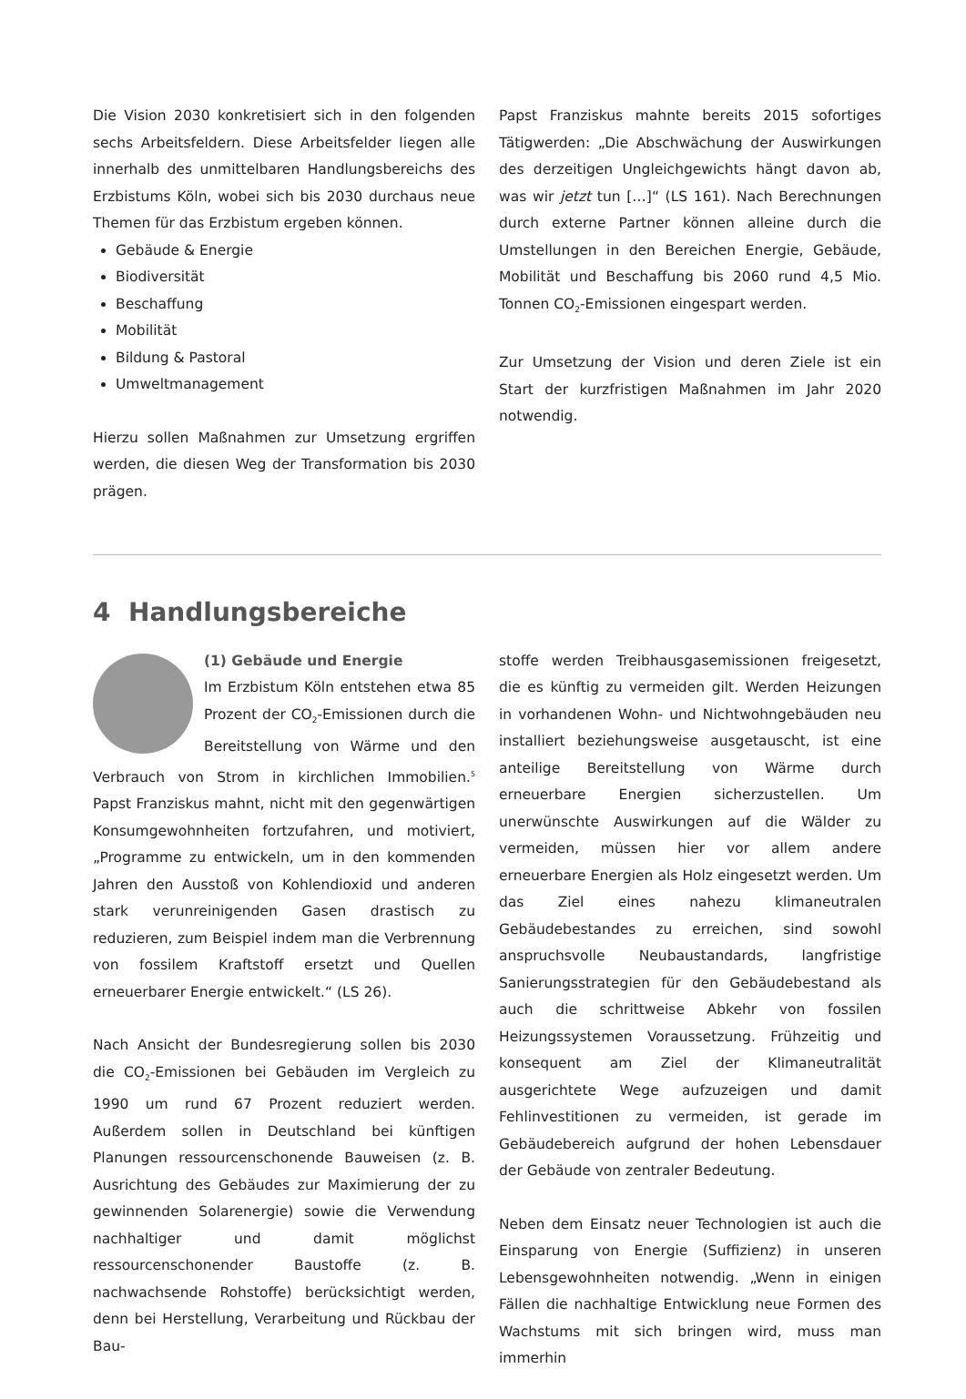Die Vision 2030 konkretisiert sich in den folgenden sechs Arbeitsfeldern. Diese Arbeitsfelder liegen alle innerhalb des unmittelbaren Handlungsbereichs des Erzbistums Köln, wobei sich bis 2030 durchaus neue Themen für das Erzbistum ergeben können.
Gebäude & Energie
Biodiversität
Beschaffung
Mobilität
Bildung & Pastoral
Umweltmanagement
Hierzu sollen Maßnahmen zur Umsetzung ergriffen werden, die diesen Weg der Transformation bis 2030 prägen.
Papst Franziskus mahnte bereits 2015 sofortiges Tätigwerden: „Die Abschwächung der Auswirkungen des derzeitigen Ungleichgewichts hängt davon ab, was wir jetzt tun […]“ (LS 161). Nach Berechnungen durch externe Partner können alleine durch die Umstellungen in den Bereichen Energie, Gebäude, Mobilität und Beschaffung bis 2060 rund 4,5 Mio. Tonnen CO<sub>2</sub>-Emissionen eingespart werden.
Zur Umsetzung der Vision und deren Ziele ist ein Start der kurzfristigen Maßnahmen im Jahr 2020 notwendig.
4 Handlungsbereiche
(1) Gebäude und Energie
Im Erzbistum Köln entstehen etwa 85 Prozent der CO<sub>2</sub>-Emissionen durch die Bereitstellung von Wärme und den Verbrauch von Strom in kirchlichen Immobilien.<sup>5</sup> Papst Franziskus mahnt, nicht mit den gegenwärtigen Konsumgewohnheiten fortzufahren, und motiviert, „Programme zu entwickeln, um in den kommenden Jahren den Ausstoß von Kohlendioxid und anderen stark verunreinigenden Gasen drastisch zu reduzieren, zum Beispiel indem man die Verbrennung von fossilem Kraftstoff ersetzt und Quellen erneuerbarer Energie entwickelt.“ (LS 26).
Nach Ansicht der Bundesregierung sollen bis 2030 die CO<sub>2</sub>-Emissionen bei Gebäuden im Vergleich zu 1990 um rund 67 Prozent reduziert werden. Außerdem sollen in Deutschland bei künftigen Planungen ressourcenschonende Bauweisen (z. B. Ausrichtung des Gebäudes zur Maximierung der zu gewinnenden Solarenergie) sowie die Verwendung nachhaltiger und damit möglichst ressourcenschonender Baustoffe (z. B. nachwachsende Rohstoffe) berücksichtigt werden, denn bei Herstellung, Verarbeitung und Rückbau der Bau-
stoffe werden Treibhausgasemissionen freigesetzt, die es künftig zu vermeiden gilt. Werden Heizungen in vorhandenen Wohn- und Nichtwohngebäuden neu installiert beziehungsweise ausgetauscht, ist eine anteilige Bereitstellung von Wärme durch erneuerbare Energien sicherzustellen. Um unerwünschte Auswirkungen auf die Wälder zu vermeiden, müssen hier vor allem andere erneuerbare Energien als Holz eingesetzt werden. Um das Ziel eines nahezu klimaneutralen Gebäudebestandes zu erreichen, sind sowohl anspruchsvolle Neubaustandards, langfristige Sanierungsstrategien für den Gebäudebestand als auch die schrittweise Abkehr von fossilen Heizungssystemen Voraussetzung. Frühzeitig und konsequent am Ziel der Klimaneutralität ausgerichtete Wege aufzuzeigen und damit Fehlinvestitionen zu vermeiden, ist gerade im Gebäudebereich aufgrund der hohen Lebensdauer der Gebäude von zentraler Bedeutung.
Neben dem Einsatz neuer Technologien ist auch die Einsparung von Energie (Suffizienz) in unseren Lebensgewohnheiten notwendig. „Wenn in einigen Fällen die nachhaltige Entwicklung neue Formen des Wachstums mit sich bringen wird, muss man immerhin